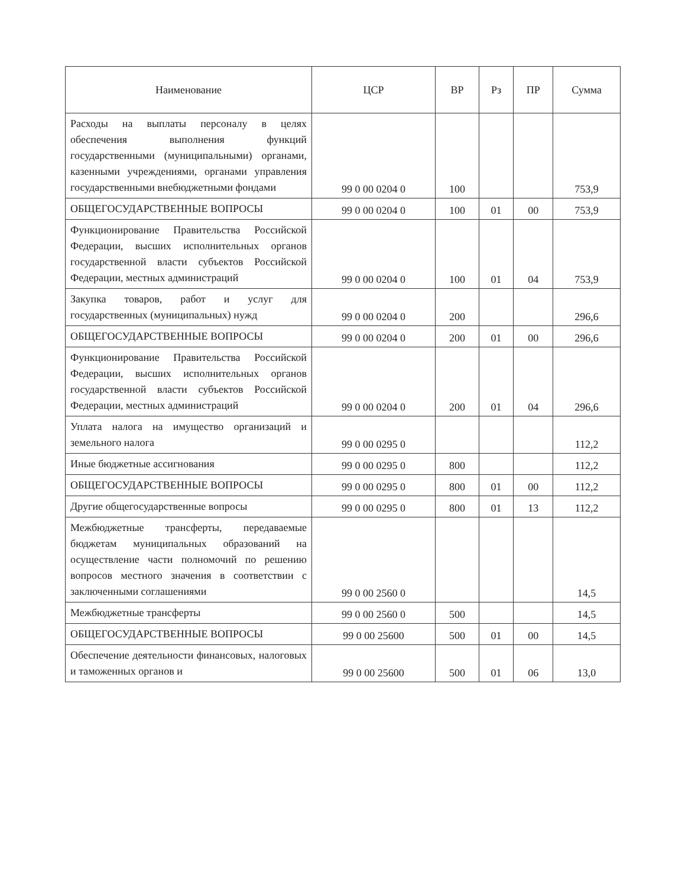| Наименование | ЦСР | ВР | Рз | ПР | Сумма |
| --- | --- | --- | --- | --- | --- |
| Расходы на выплаты персоналу в целях обеспечения выполнения функций государственными (муниципальными) органами, казенными учреждениями, органами управления государственными внебюджетными фондами | 99 0 00 0204 0 | 100 | | | 753,9 |
| ОБЩЕГОСУДАРСТВЕННЫЕ ВОПРОСЫ | 99 0 00 0204 0 | 100 | 01 | 00 | 753,9 |
| Функционирование Правительства Российской Федерации, высших исполнительных органов государственной власти субъектов Российской Федерации, местных администраций | 99 0 00 0204 0 | 100 | 01 | 04 | 753,9 |
| Закупка товаров, работ и услуг для государственных (муниципальных) нужд | 99 0 00 0204 0 | 200 | | | 296,6 |
| ОБЩЕГОСУДАРСТВЕННЫЕ ВОПРОСЫ | 99 0 00 0204 0 | 200 | 01 | 00 | 296,6 |
| Функционирование Правительства Российской Федерации, высших исполнительных органов государственной власти субъектов Российской Федерации, местных администраций | 99 0 00 0204 0 | 200 | 01 | 04 | 296,6 |
| Уплата налога на имущество организаций и земельного налога | 99 0 00 0295 0 | | | | 112,2 |
| Иные бюджетные ассигнования | 99 0 00 0295 0 | 800 | | | 112,2 |
| ОБЩЕГОСУДАРСТВЕННЫЕ ВОПРОСЫ | 99 0 00 0295 0 | 800 | 01 | 00 | 112,2 |
| Другие общегосударственные вопросы | 99 0 00 0295 0 | 800 | 01 | 13 | 112,2 |
| Межбюджетные трансферты, передаваемые бюджетам муниципальных образований на осуществление части полномочий по решению вопросов местного значения в соответствии с заключенными соглашениями | 99 0 00 2560 0 | | | | 14,5 |
| Межбюджетные трансферты | 99 0 00 2560 0 | 500 | | | 14,5 |
| ОБЩЕГОСУДАРСТВЕННЫЕ ВОПРОСЫ | 99 0 00 25600 | 500 | 01 | 00 | 14,5 |
| Обеспечение деятельности финансовых, налоговых и таможенных органов и | 99 0 00 25600 | 500 | 01 | 06 | 13,0 |